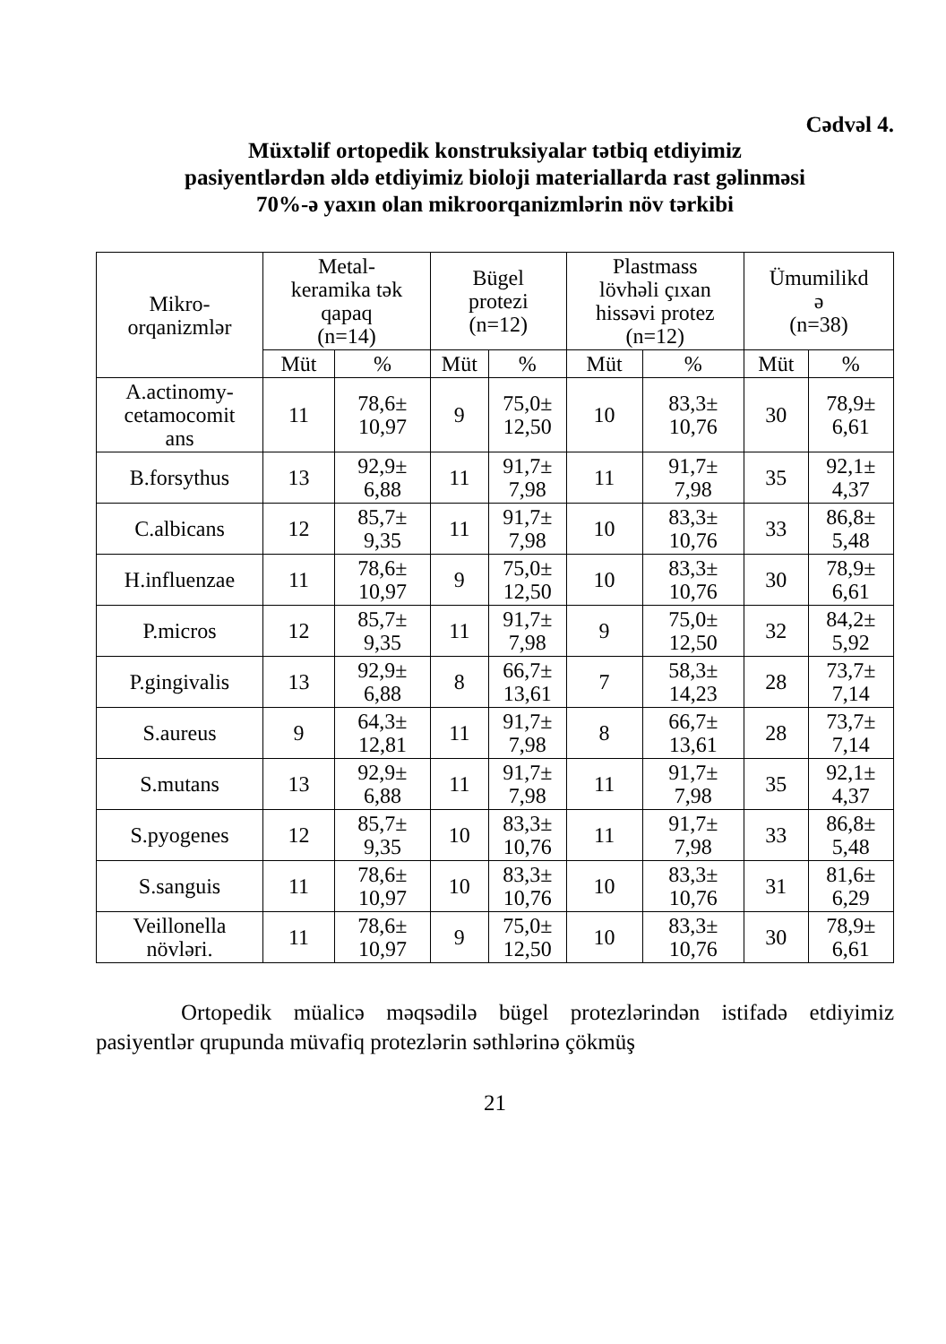Cədvəl 4.
Müxtəlif ortopedik konstruksiyalar tətbiq etdiyimiz
pasiyentlərdən əldə etdiyimiz bioloji materiallarda rast gəlinməsi
70%-ə yaxın olan mikroorqanizmlərin növ tərkibi
| Mikro- orqanizmlər | Metal- keramika tək qapaq (n=14) | | Bügel protezi (n=12) | | Plastmass lövhəli çıxan hissəvi protez (n=12) | | Ümumilikd ə (n=38) | |
| --- | --- | --- | --- | --- | --- | --- | --- | --- |
| | Müt | % | Müt | % | Müt | % | Müt | % |
| A.actinomy- cetamocomit ans | 11 | 78,6± 10,97 | 9 | 75,0± 12,50 | 10 | 83,3± 10,76 | 30 | 78,9± 6,61 |
| B.forsythus | 13 | 92,9± 6,88 | 11 | 91,7± 7,98 | 11 | 91,7± 7,98 | 35 | 92,1± 4,37 |
| C.albicans | 12 | 85,7± 9,35 | 11 | 91,7± 7,98 | 10 | 83,3± 10,76 | 33 | 86,8± 5,48 |
| H.influenzae | 11 | 78,6± 10,97 | 9 | 75,0± 12,50 | 10 | 83,3± 10,76 | 30 | 78,9± 6,61 |
| P.micros | 12 | 85,7± 9,35 | 11 | 91,7± 7,98 | 9 | 75,0± 12,50 | 32 | 84,2± 5,92 |
| P.gingivalis | 13 | 92,9± 6,88 | 8 | 66,7± 13,61 | 7 | 58,3± 14,23 | 28 | 73,7± 7,14 |
| S.aureus | 9 | 64,3± 12,81 | 11 | 91,7± 7,98 | 8 | 66,7± 13,61 | 28 | 73,7± 7,14 |
| S.mutans | 13 | 92,9± 6,88 | 11 | 91,7± 7,98 | 11 | 91,7± 7,98 | 35 | 92,1± 4,37 |
| S.pyogenes | 12 | 85,7± 9,35 | 10 | 83,3± 10,76 | 11 | 91,7± 7,98 | 33 | 86,8± 5,48 |
| S.sanguis | 11 | 78,6± 10,97 | 10 | 83,3± 10,76 | 10 | 83,3± 10,76 | 31 | 81,6± 6,29 |
| Veillonella növləri. | 11 | 78,6± 10,97 | 9 | 75,0± 12,50 | 10 | 83,3± 10,76 | 30 | 78,9± 6,61 |
Ortopedik müalicə məqsədilə bügel protezlərindən istifadə etdiyimiz pasiyentlər qrupunda müvafiq protezlərin səthlərinə çökmüş
21